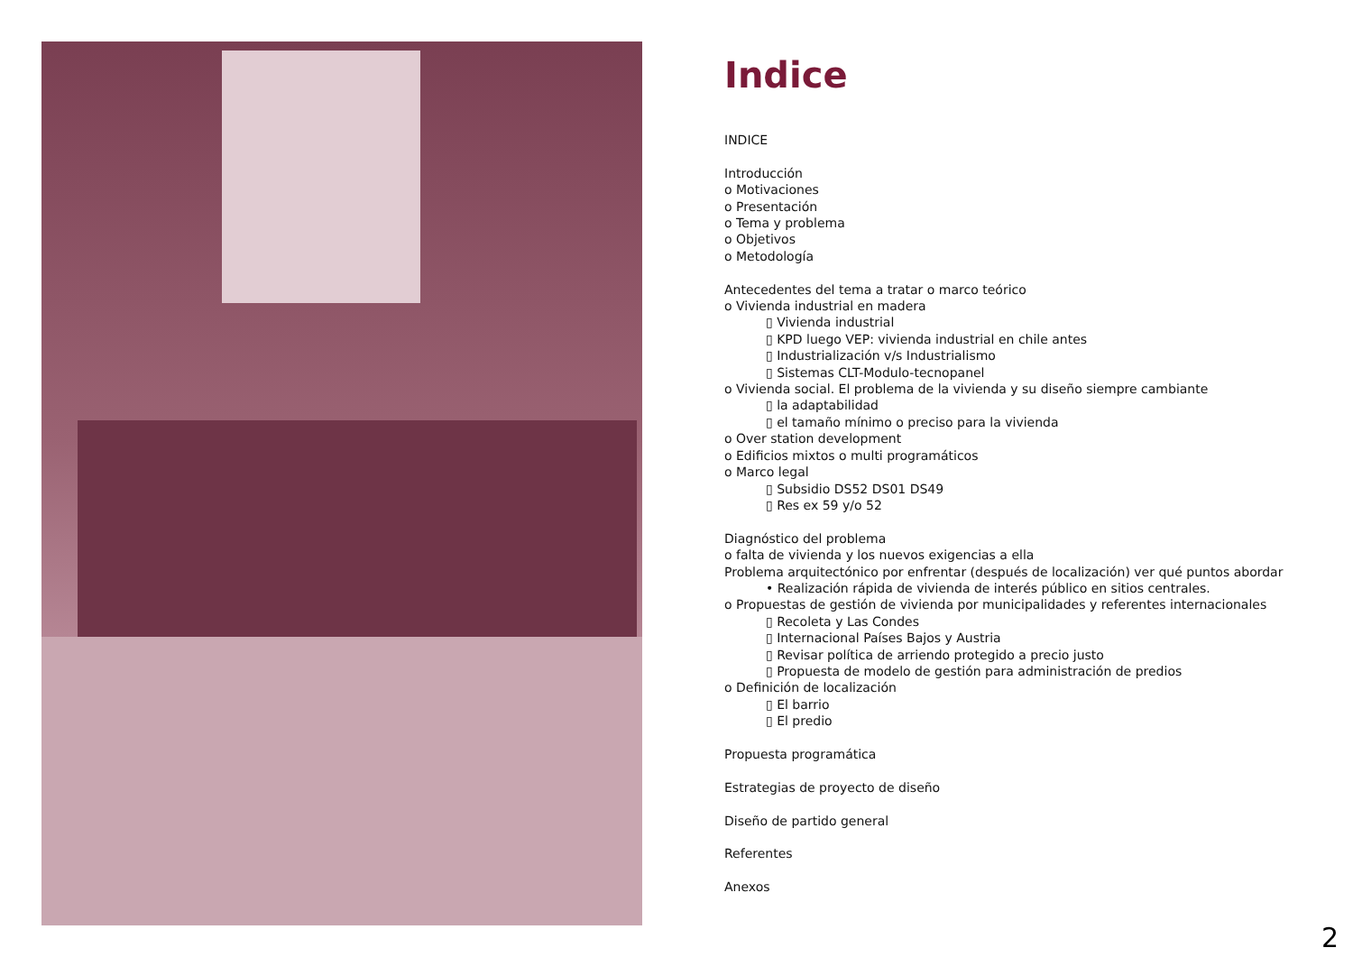Indice
INDICE
Introducción
o Motivaciones
o Presentación
o Tema y problema
o Objetivos
o Metodología
Antecedentes del tema a tratar o marco teórico
o Vivienda industrial en madera
▯ Vivienda industrial
▯ KPD luego VEP: vivienda industrial en chile antes
▯ Industrialización v/s Industrialismo
▯ Sistemas CLT-Modulo-tecnopanel
o Vivienda social. El problema de la vivienda y su diseño siempre cambiante
▯ la adaptabilidad
▯ el tamaño mínimo o preciso para la vivienda
o Over station development
o Edificios mixtos o multi programáticos
o Marco legal
▯ Subsidio DS52 DS01 DS49
▯ Res ex 59 y/o 52
Diagnóstico del problema
o falta de vivienda y los nuevos exigencias a ella
Problema arquitectónico por enfrentar (después de localización) ver qué puntos abordar
• Realización rápida de vivienda de interés público en sitios centrales.
o Propuestas de gestión de vivienda por municipalidades y referentes internacionales
▯ Recoleta y Las Condes
▯ Internacional Países Bajos y Austria
▯ Revisar política de arriendo protegido a precio justo
▯ Propuesta de modelo de gestión para administración de predios
o Definición de localización
▯ El barrio
▯ El predio
Propuesta programática
Estrategias de proyecto de diseño
Diseño de partido general
Referentes
Anexos
2